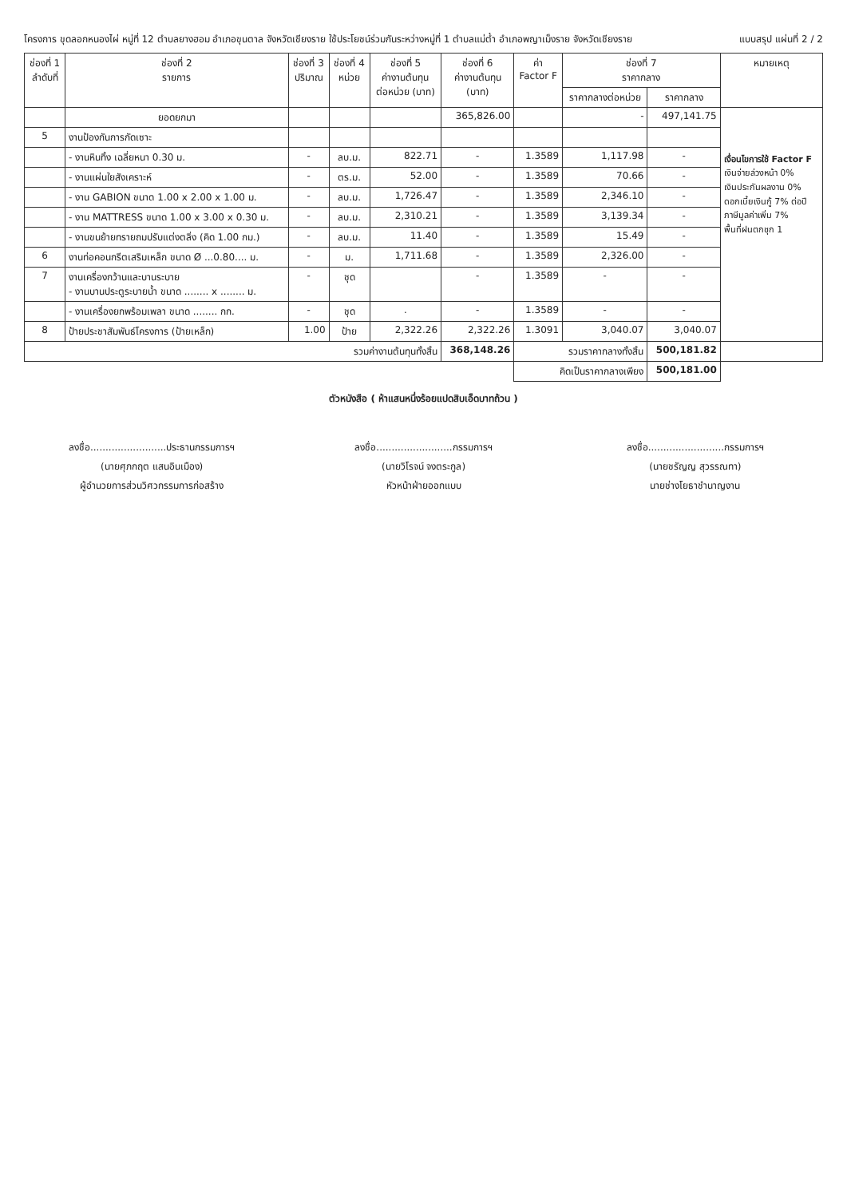โครงการ ขุดลอกหนองไผ่ หมู่ที่ 12 ตำบลยางฮอม อำเภอขุนตาล จังหวัดเชียงราย ใช้ประโยชน์ร่วมกันระหว่างหมู่ที่ 1 ตำบลแม่ต๋ำ อำเภอพญาเม็งราย จังหวัดเชียงราย
แบบสรุป แผ่นที่ 2 / 2
| ช่องที่ 1 ลำดับที่ | ช่องที่ 2 รายการ | ช่องที่ 3 ปริมาณ | ช่องที่ 4 หน่วย | ช่องที่ 5 ค่างานต้นทุน ต่อหน่วย (บาท) | ช่องที่ 6 ค่างานต้นทุน (บาท) | ค่า Factor F | ช่องที่ 7 ราคากลาง | | หมายเหตุ |
| --- | --- | --- | --- | --- | --- | --- | --- | --- | --- |
| | | | | | | | ราคากลางต่อหน่วย | ราคากลาง | |
| | ยอดยกมา | | | | 365,826.00 | | - | 497,141.75 | เงื่อนไขการใช้ Factor F เงินจ่ายล่วงหน้า 0% เงินประกันผลงาน 0% ดอกเบี้ยเงินกู้ 7% ต่อปี ภาษีมูลค่าเพิ่ม 7% พื้นที่ฝนตกชุก 1 |
| 5 | งานป้องกันการกัดเซาะ | | | | | | | | |
| | - งานหินทิ้ง เฉลี่ยหนา 0.30 ม. | - | ลบ.ม. | 822.71 | - | 1.3589 | 1,117.98 | - | |
| | - งานแผ่นใยสังเคราะห์ | - | ตร.ม. | 52.00 | - | 1.3589 | 70.66 | - | |
| | - งาน GABION ขนาด 1.00 x 2.00 x 1.00 ม. | - | ลบ.ม. | 1,726.47 | - | 1.3589 | 2,346.10 | - | |
| | - งาน MATTRESS ขนาด 1.00 x 3.00 x 0.30 ม. | - | ลบ.ม. | 2,310.21 | - | 1.3589 | 3,139.34 | - | |
| | - งานขนย้ายทรายถมปรับแต่งตลิ่ง (คิด 1.00 กม.) | - | ลบ.ม. | 11.40 | - | 1.3589 | 15.49 | - | |
| 6 | งานท่อคอนกรีตเสริมเหล็ก ขนาด Ø ...0.80.... ม. | - | ม. | 1,711.68 | - | 1.3589 | 2,326.00 | - | |
| 7 | งานเครื่องกว้านและบานระบาย - งานบานประตูระบายน้ำ ขนาด ........ x ........ ม. | - | ชุด | | - | 1.3589 | - | - | |
| | - งานเครื่องยกพร้อมเพลา ขนาด ........ กก. | - | ชุด | . | - | 1.3589 | - | - | |
| 8 | ป้ายประชาสัมพันธ์โครงการ (ป้ายเหล็ก) | 1.00 | ป้าย | 2,322.26 | 2,322.26 | 1.3091 | 3,040.07 | 3,040.07 | |
| รวมค่างานต้นทุนทั้งสิ้น | | | | | 368,148.26 | รวมราคากลางทั้งสิ้น | | 500,181.82 | |
| | | | | | | คิดเป็นราคากลางเพียง | | 500,181.00 | |
ตัวหนังสือ ( ห้าแสนหนึ่งร้อยแปดสิบเอ็ดบาทถ้วน )
ลงชื่อ.........................ประธานกรรมการฯ
(นายศุภกฤต แสนอินเมือง)
ผู้อำนวยการส่วนวิศวกรรมการก่อสร้าง
ลงชื่อ.........................กรรมการฯ
(นายวิโรจน์ จงตระกูล)
หัวหน้าฝ่ายออกแบบ
ลงชื่อ.........................กรรมการฯ
(นายชรัญญ สุวรรณทา)
นายช่างโยธาชำนาญงาน